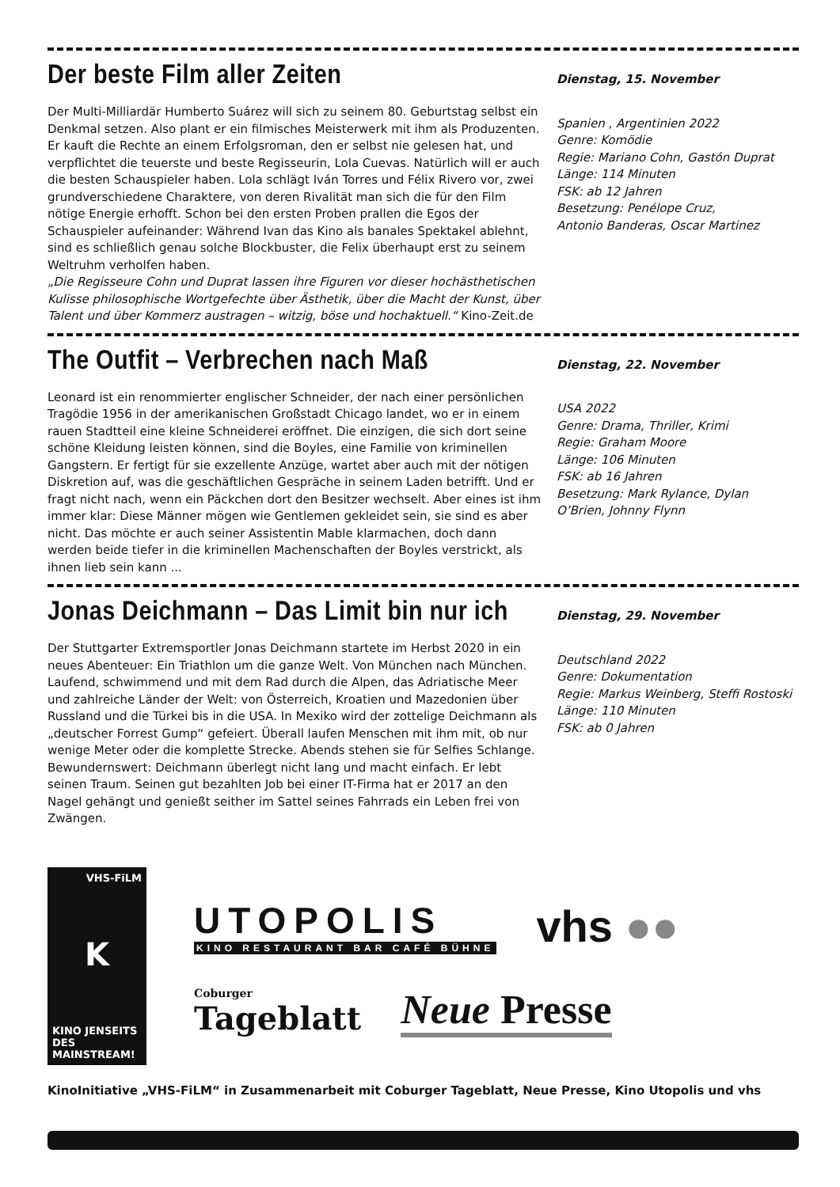Der beste Film aller Zeiten
Der Multi-Milliardär Humberto Suárez will sich zu seinem 80. Geburtstag selbst ein Denkmal setzen. Also plant er ein filmisches Meisterwerk mit ihm als Produzenten. Er kauft die Rechte an einem Erfolgsroman, den er selbst nie gelesen hat, und verpflichtet die teuerste und beste Regisseurin, Lola Cuevas. Natürlich will er auch die besten Schauspieler haben. Lola schlägt Iván Torres und Félix Rivero vor, zwei grundverschiedene Charaktere, von deren Rivalität man sich die für den Film nötige Energie erhofft. Schon bei den ersten Proben prallen die Egos der Schauspieler aufeinander: Während Ivan das Kino als banales Spektakel ablehnt, sind es schließlich genau solche Blockbuster, die Felix überhaupt erst zu seinem Weltruhm verholfen haben.
„Die Regisseure Cohn und Duprat lassen ihre Figuren vor dieser hochästhetischen Kulisse philosophische Wortgefechte über Ästhetik, über die Macht der Kunst, über Talent und über Kommerz austragen – witzig, böse und hochaktuell.“ Kino-Zeit.de
Dienstag, 15. November
Spanien , Argentinien 2022
Genre: Komödie
Regie: Mariano Cohn, Gastón Duprat
Länge: 114 Minuten
FSK: ab 12 Jahren
Besetzung: Penélope Cruz,
Antonio Banderas, Oscar Martinez
The Outfit – Verbrechen nach Maß
Leonard ist ein renommierter englischer Schneider, der nach einer persönlichen Tragödie 1956 in der amerikanischen Großstadt Chicago landet, wo er in einem rauen Stadtteil eine kleine Schneiderei eröffnet. Die einzigen, die sich dort seine schöne Kleidung leisten können, sind die Boyles, eine Familie von kriminellen Gangstern. Er fertigt für sie exzellente Anzüge, wartet aber auch mit der nötigen Diskretion auf, was die geschäftlichen Gespräche in seinem Laden betrifft. Und er fragt nicht nach, wenn ein Päckchen dort den Besitzer wechselt. Aber eines ist ihm immer klar: Diese Männer mögen wie Gentlemen gekleidet sein, sie sind es aber nicht. Das möchte er auch seiner Assistentin Mable klarmachen, doch dann werden beide tiefer in die kriminellen Machenschaften der Boyles verstrickt, als ihnen lieb sein kann ...
Dienstag, 22. November
USA 2022
Genre: Drama, Thriller, Krimi
Regie: Graham Moore
Länge: 106 Minuten
FSK: ab 16 Jahren
Besetzung: Mark Rylance, Dylan O’Brien, Johnny Flynn
Jonas Deichmann – Das Limit bin nur ich
Der Stuttgarter Extremsportler Jonas Deichmann startete im Herbst 2020 in ein neues Abenteuer: Ein Triathlon um die ganze Welt. Von München nach München. Laufend, schwimmend und mit dem Rad durch die Alpen, das Adriatische Meer und zahlreiche Länder der Welt: von Österreich, Kroatien und Mazedonien über Russland und die Türkei bis in die USA. In Mexiko wird der zottelige Deichmann als „deutscher Forrest Gump“ gefeiert. Überall laufen Menschen mit ihm mit, ob nur wenige Meter oder die komplette Strecke. Abends stehen sie für Selfies Schlange.
Bewundernswert: Deichmann überlegt nicht lang und macht einfach. Er lebt seinen Traum. Seinen gut bezahlten Job bei einer IT-Firma hat er 2017 an den Nagel gehängt und genießt seither im Sattel seines Fahrrads ein Leben frei von Zwängen.
Dienstag, 29. November
Deutschland 2022
Genre: Dokumentation
Regie: Markus Weinberg, Steffi Rostoski
Länge: 110 Minuten
FSK: ab 0 Jahren
VHS-FiLM
K
KINO JENSEITS DES MAINSTREAM!
UTOPOLIS
KINO RESTAURANT BAR CAFÉ BÜHNE
vhs ●●
Coburger
Tageblatt
Neue Presse
KinoInitiative „VHS-FiLM“ in Zusammenarbeit mit Coburger Tageblatt, Neue Presse, Kino Utopolis und vhs